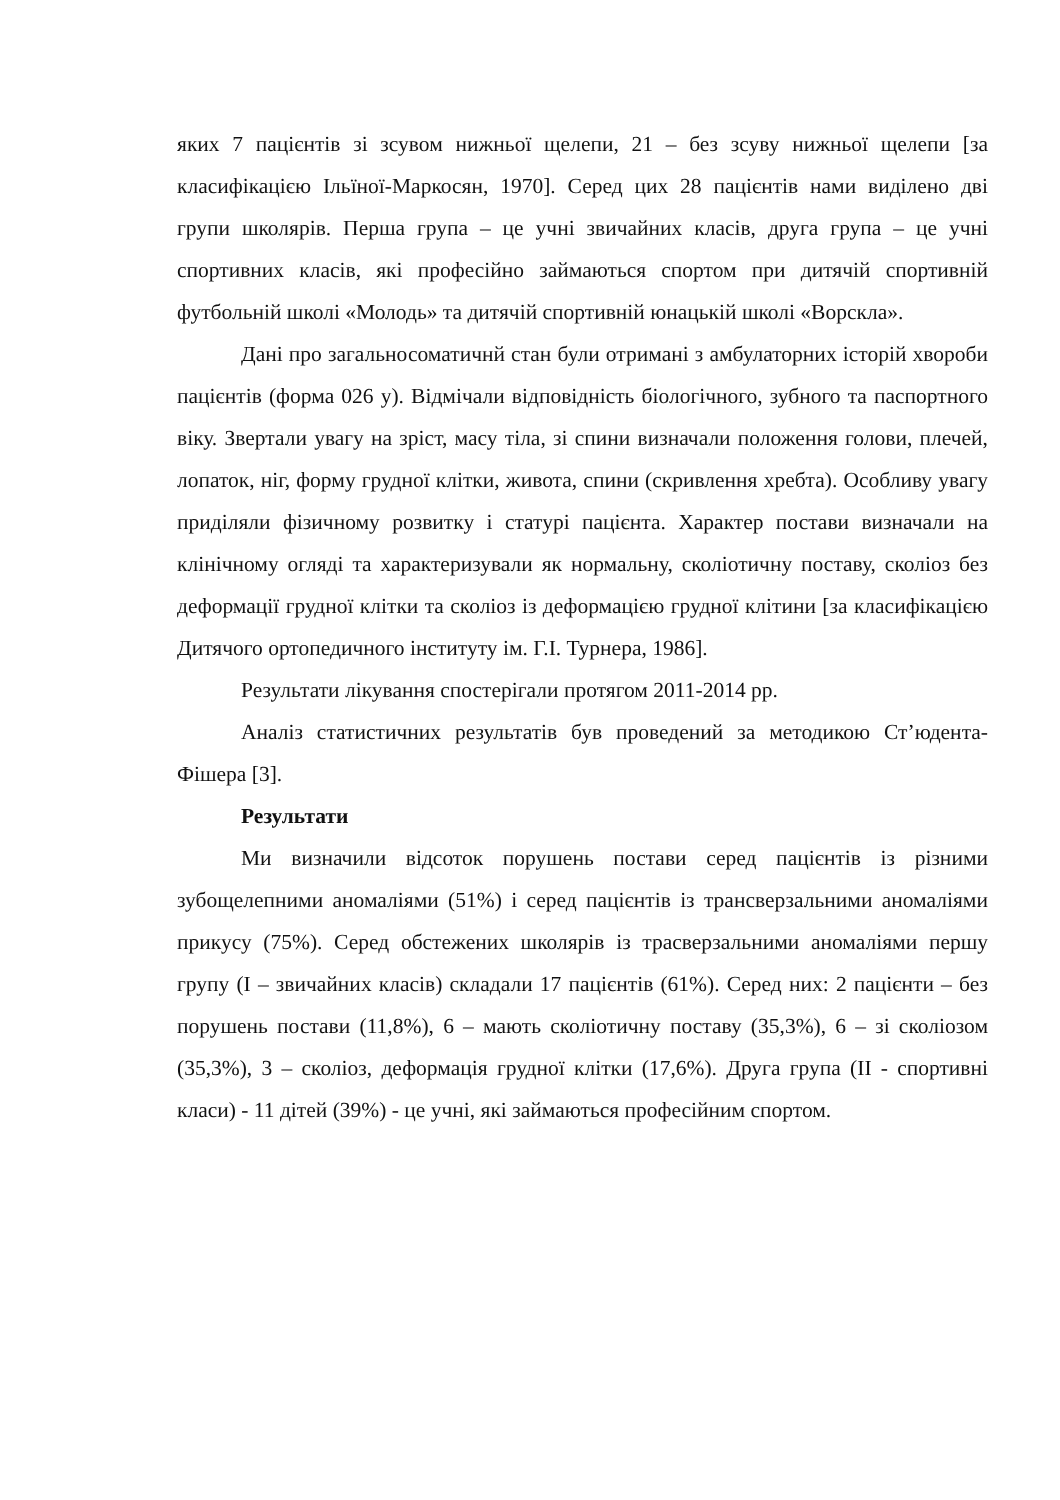яких 7 пацієнтів зі зсувом нижньої щелепи, 21 – без зсуву нижньої щелепи [за класифікацією Ільїної-Маркосян, 1970]. Серед цих 28 пацієнтів нами виділено дві групи школярів. Перша група – це учні звичайних класів, друга група – це учні спортивних класів, які професійно займаються спортом при дитячій спортивній футбольній школі «Молодь» та дитячій спортивній юнацькій школі «Ворскла».
Дані про загальносоматичнй стан були отримані з амбулаторних історій хвороби пацієнтів (форма 026 у). Відмічали відповідність біологічного, зубного та паспортного віку. Звертали увагу на зріст, масу тіла, зі спини визначали положення голови, плечей, лопаток, ніг, форму грудної клітки, живота, спини (скривлення хребта). Особливу увагу приділяли фізичному розвитку і статурі пацієнта. Характер постави визначали на клінічному огляді та характеризували як нормальну, сколіотичну поставу, сколіоз без деформації грудної клітки та сколіоз із деформацією грудної клітини [за класифікацією Дитячого ортопедичного інституту ім. Г.І. Турнера, 1986].
Результати лікування спостерігали протягом 2011-2014 рр.
Аналіз статистичних результатів був проведений за методикою Ст’юдента-Фішера [3].
Результати
Ми визначили відсоток порушень постави серед пацієнтів із різними зубощелепними аномаліями (51%) і серед пацієнтів із трансверзальними аномаліями прикусу (75%). Серед обстежених школярів із трасверзальними аномаліями першу групу (I – звичайних класів) складали 17 пацієнтів (61%). Серед них: 2 пацієнти – без порушень постави (11,8%), 6 – мають сколіотичну поставу (35,3%), 6 – зі сколіозом (35,3%), 3 – сколіоз, деформація грудної клітки (17,6%). Друга група (II - спортивні класи) - 11 дітей (39%) - це учні, які займаються професійним спортом.